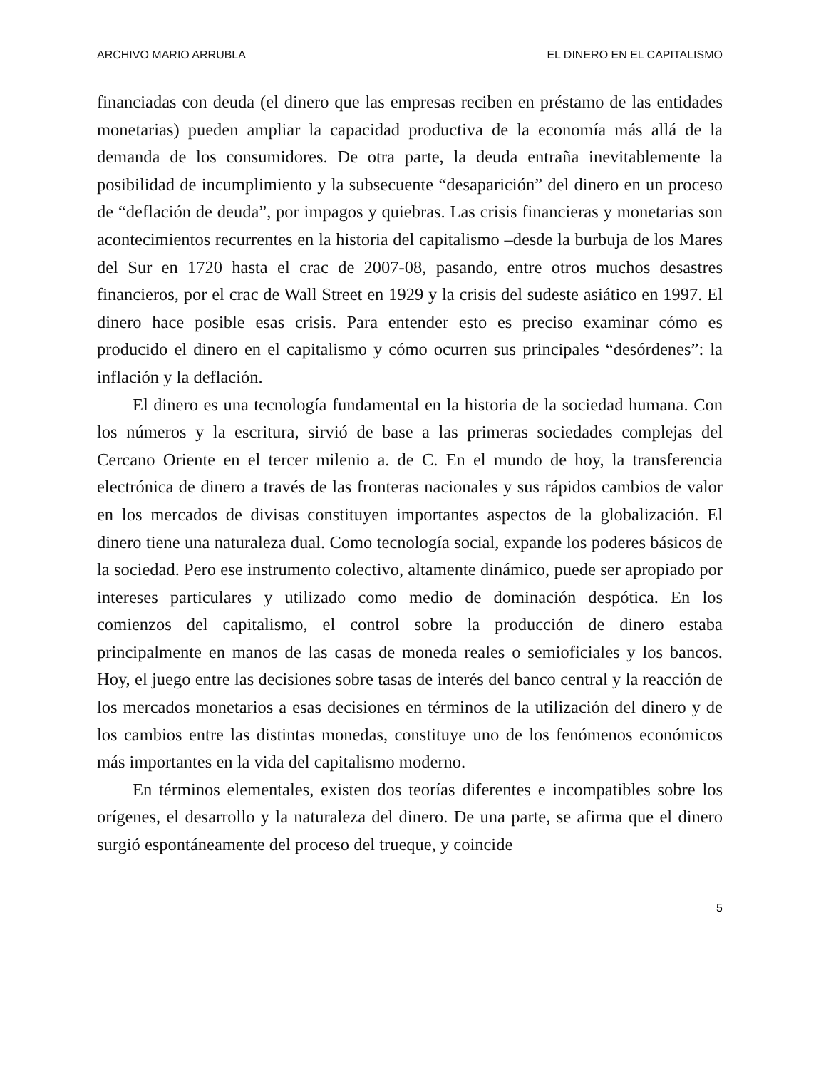ARCHIVO MARIO ARRUBLA EL DINERO EN EL CAPITALISMO
financiadas con deuda (el dinero que las empresas reciben en préstamo de las entidades monetarias) pueden ampliar la capacidad productiva de la economía más allá de la demanda de los consumidores. De otra parte, la deuda entraña inevitablemente la posibilidad de incumplimiento y la subsecuente “desaparición” del dinero en un proceso de “deflación de deuda”, por impagos y quiebras. Las crisis financieras y monetarias son acontecimientos recurrentes en la historia del capitalismo –desde la burbuja de los Mares del Sur en 1720 hasta el crac de 2007-08, pasando, entre otros muchos desastres financieros, por el crac de Wall Street en 1929 y la crisis del sudeste asiático en 1997. El dinero hace posible esas crisis. Para entender esto es preciso examinar cómo es producido el dinero en el capitalismo y cómo ocurren sus principales “desórdenes”: la inflación y la deflación.
El dinero es una tecnología fundamental en la historia de la sociedad humana. Con los números y la escritura, sirvió de base a las primeras sociedades complejas del Cercano Oriente en el tercer milenio a. de C. En el mundo de hoy, la transferencia electrónica de dinero a través de las fronteras nacionales y sus rápidos cambios de valor en los mercados de divisas constituyen importantes aspectos de la globalización. El dinero tiene una naturaleza dual. Como tecnología social, expande los poderes básicos de la sociedad. Pero ese instrumento colectivo, altamente dinámico, puede ser apropiado por intereses particulares y utilizado como medio de dominación despótica. En los comienzos del capitalismo, el control sobre la producción de dinero estaba principalmente en manos de las casas de moneda reales o semioficiales y los bancos. Hoy, el juego entre las decisiones sobre tasas de interés del banco central y la reacción de los mercados monetarios a esas decisiones en términos de la utilización del dinero y de los cambios entre las distintas monedas, constituye uno de los fenómenos económicos más importantes en la vida del capitalismo moderno.
En términos elementales, existen dos teorías diferentes e incompatibles sobre los orígenes, el desarrollo y la naturaleza del dinero. De una parte, se afirma que el dinero surgió espontáneamente del proceso del trueque, y coincide
5